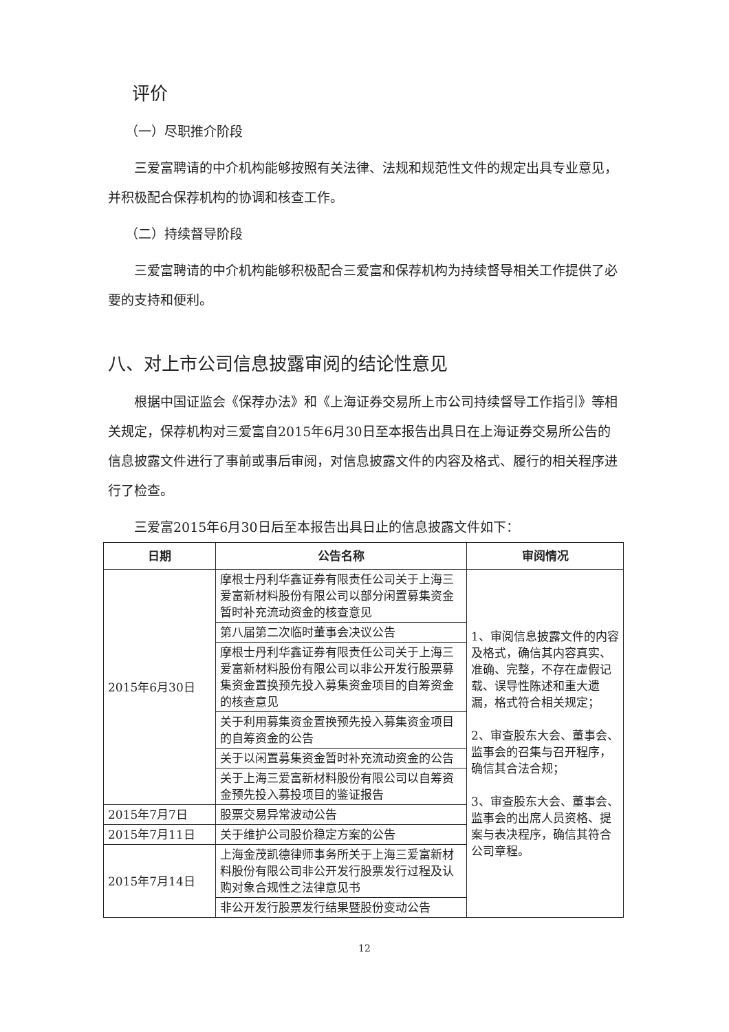评价
（一）尽职推介阶段
三爱富聘请的中介机构能够按照有关法律、法规和规范性文件的规定出具专业意见，并积极配合保荐机构的协调和核查工作。
（二）持续督导阶段
三爱富聘请的中介机构能够积极配合三爱富和保荐机构为持续督导相关工作提供了必要的支持和便利。
八、对上市公司信息披露审阅的结论性意见
根据中国证监会《保荐办法》和《上海证券交易所上市公司持续督导工作指引》等相关规定，保荐机构对三爱富自2015年6月30日至本报告出具日在上海证券交易所公告的信息披露文件进行了事前或事后审阅，对信息披露文件的内容及格式、履行的相关程序进行了检查。
三爱富2015年6月30日后至本报告出具日止的信息披露文件如下：
| 日期 | 公告名称 | 审阅情况 |
| --- | --- | --- |
| 2015年6月30日 | 摩根士丹利华鑫证券有限责任公司关于上海三爱富新材料股份有限公司以部分闲置募集资金暂时补充流动资金的核查意见 | 1、审阅信息披露文件的内容及格式，确信其内容真实、准确、完整，不存在虚假记载、误导性陈述和重大遗漏，格式符合相关规定； 2、审查股东大会、董事会、监事会的召集与召开程序，确信其合法合规； 3、审查股东大会、董事会、监事会的出席人员资格、提案与表决程序，确信其符合公司章程。 |
| | 第八届第二次临时董事会决议公告 | |
| | 摩根士丹利华鑫证券有限责任公司关于上海三爱富新材料股份有限公司以非公开发行股票募集资金置换预先投入募集资金项目的自筹资金的核查意见 | |
| | 关于利用募集资金置换预先投入募集资金项目的自筹资金的公告 | |
| | 关于以闲置募集资金暂时补充流动资金的公告 | |
| | 关于上海三爱富新材料股份有限公司以自筹资金预先投入募投项目的鉴证报告 | |
| 2015年7月7日 | 股票交易异常波动公告 | |
| 2015年7月11日 | 关于维护公司股价稳定方案的公告 | |
| 2015年7月14日 | 上海金茂凯德律师事务所关于上海三爱富新材料股份有限公司非公开发行股票发行过程及认购对象合规性之法律意见书 | |
| | 非公开发行股票发行结果暨股份变动公告 | |
12